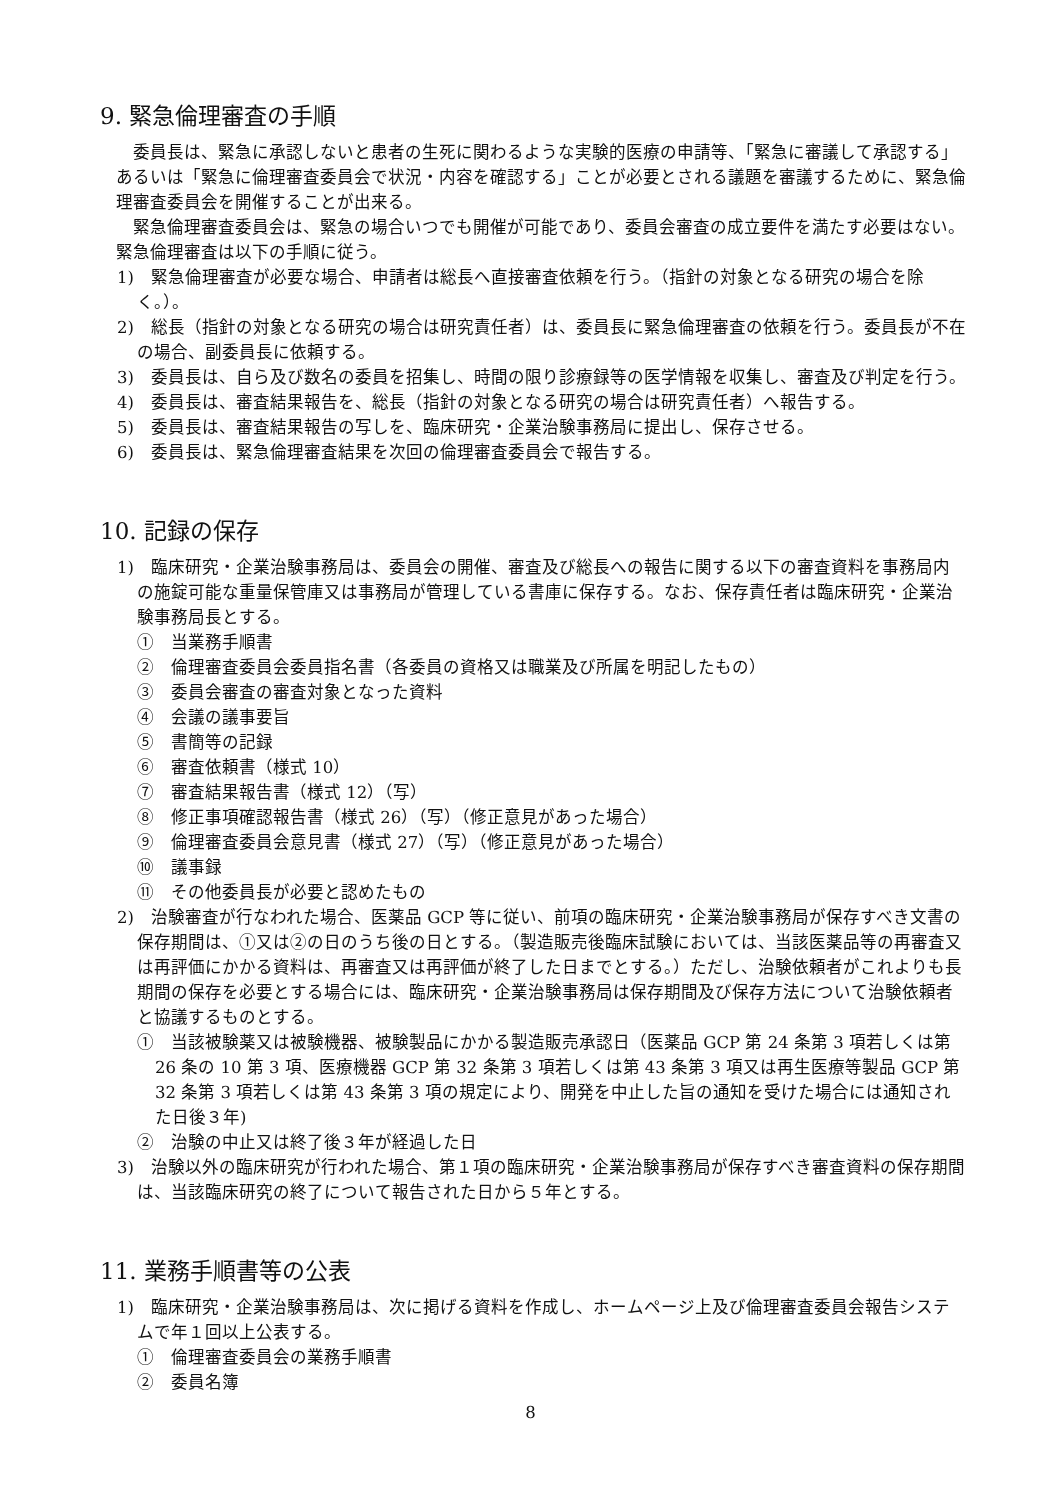9. 緊急倫理審査の手順
委員長は、緊急に承認しないと患者の生死に関わるような実験的医療の申請等、「緊急に審議して承認する」あるいは「緊急に倫理審査委員会で状況・内容を確認する」ことが必要とされる議題を審議するために、緊急倫理審査委員会を開催することが出来る。
緊急倫理審査委員会は、緊急の場合いつでも開催が可能であり、委員会審査の成立要件を満たす必要はない。緊急倫理審査は以下の手順に従う。
1)　緊急倫理審査が必要な場合、申請者は総長へ直接審査依頼を行う。（指針の対象となる研究の場合を除く。）。
2)　総長（指針の対象となる研究の場合は研究責任者）は、委員長に緊急倫理審査の依頼を行う。委員長が不在の場合、副委員長に依頼する。
3)　委員長は、自ら及び数名の委員を招集し、時間の限り診療録等の医学情報を収集し、審査及び判定を行う。
4)　委員長は、審査結果報告を、総長（指針の対象となる研究の場合は研究責任者）へ報告する。
5)　委員長は、審査結果報告の写しを、臨床研究・企業治験事務局に提出し、保存させる。
6)　委員長は、緊急倫理審査結果を次回の倫理審査委員会で報告する。
10. 記録の保存
1)　臨床研究・企業治験事務局は、委員会の開催、審査及び総長への報告に関する以下の審査資料を事務局内の施錠可能な重量保管庫又は事務局が管理している書庫に保存する。なお、保存責任者は臨床研究・企業治験事務局長とする。
①　当業務手順書
②　倫理審査委員会委員指名書（各委員の資格又は職業及び所属を明記したもの）
③　委員会審査の審査対象となった資料
④　会議の議事要旨
⑤　書簡等の記録
⑥　審査依頼書（様式 10）
⑦　審査結果報告書（様式 12）（写）
⑧　修正事項確認報告書（様式 26）（写）（修正意見があった場合）
⑨　倫理審査委員会意見書（様式 27）（写）（修正意見があった場合）
⑩　議事録
⑪　その他委員長が必要と認めたもの
2)　治験審査が行なわれた場合、医薬品 GCP 等に従い、前項の臨床研究・企業治験事務局が保存すべき文書の保存期間は、①又は②の日のうち後の日とする。（製造販売後臨床試験においては、当該医薬品等の再審査又は再評価にかかる資料は、再審査又は再評価が終了した日までとする。）ただし、治験依頼者がこれよりも長期間の保存を必要とする場合には、臨床研究・企業治験事務局は保存期間及び保存方法について治験依頼者と協議するものとする。
①　当該被験薬又は被験機器、被験製品にかかる製造販売承認日（医薬品 GCP 第 24 条第 3 項若しくは第 26 条の 10 第 3 項、医療機器 GCP 第 32 条第 3 項若しくは第 43 条第 3 項又は再生医療等製品 GCP 第 32 条第 3 項若しくは第 43 条第 3 項の規定により、開発を中止した旨の通知を受けた場合には通知された日後３年)
②　治験の中止又は終了後３年が経過した日
3)　治験以外の臨床研究が行われた場合、第１項の臨床研究・企業治験事務局が保存すべき審査資料の保存期間は、当該臨床研究の終了について報告された日から５年とする。
11. 業務手順書等の公表
1)　臨床研究・企業治験事務局は、次に掲げる資料を作成し、ホームページ上及び倫理審査委員会報告システムで年１回以上公表する。
①　倫理審査委員会の業務手順書
②　委員名簿
8